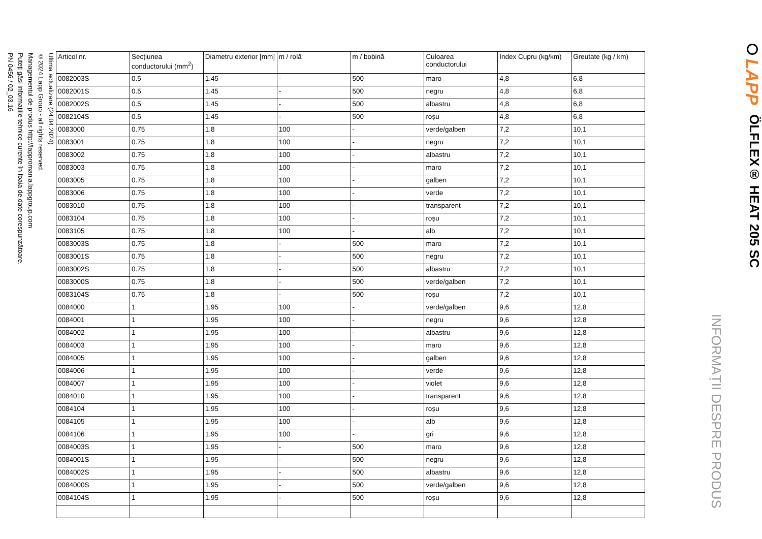LAPP
ÖLFLEX® HEAT 205 SC
INFORMAȚII DESPRE PRODUS
| Articol nr. | Secțiunea conductorului (mm<sup>2</sup>) | Diametru exterior [mm] | m / rolă | m / bobină | Culoarea conductorului | Index Cupru (kg/km) | Greutate (kg / km) |
| --- | --- | --- | --- | --- | --- | --- | --- |
| 0082003S | 0.5 | 1.45 | - | 500 | maro | 4,8 | 6,8 |
| 0082001S | 0.5 | 1.45 | - | 500 | negru | 4,8 | 6,8 |
| 0082002S | 0.5 | 1.45 | - | 500 | albastru | 4,8 | 6,8 |
| 0082104S | 0.5 | 1.45 | - | 500 | roșu | 4,8 | 6,8 |
| 0083000 | 0.75 | 1.8 | 100 | - | verde/galben | 7,2 | 10,1 |
| 0083001 | 0.75 | 1.8 | 100 | - | negru | 7,2 | 10,1 |
| 0083002 | 0.75 | 1.8 | 100 | - | albastru | 7,2 | 10,1 |
| 0083003 | 0.75 | 1.8 | 100 | - | maro | 7,2 | 10,1 |
| 0083005 | 0.75 | 1.8 | 100 | - | galben | 7,2 | 10,1 |
| 0083006 | 0.75 | 1.8 | 100 | - | verde | 7,2 | 10,1 |
| 0083010 | 0.75 | 1.8 | 100 | - | transparent | 7,2 | 10,1 |
| 0083104 | 0.75 | 1.8 | 100 | - | roșu | 7,2 | 10,1 |
| 0083105 | 0.75 | 1.8 | 100 | - | alb | 7,2 | 10,1 |
| 0083003S | 0.75 | 1.8 | - | 500 | maro | 7,2 | 10,1 |
| 0083001S | 0.75 | 1.8 | - | 500 | negru | 7,2 | 10,1 |
| 0083002S | 0.75 | 1.8 | - | 500 | albastru | 7,2 | 10,1 |
| 0083000S | 0.75 | 1.8 | - | 500 | verde/galben | 7,2 | 10,1 |
| 0083104S | 0.75 | 1.8 | - | 500 | roșu | 7,2 | 10,1 |
| 0084000 | 1 | 1.95 | 100 | - | verde/galben | 9,6 | 12,8 |
| 0084001 | 1 | 1.95 | 100 | - | negru | 9,6 | 12,8 |
| 0084002 | 1 | 1.95 | 100 | - | albastru | 9,6 | 12,8 |
| 0084003 | 1 | 1.95 | 100 | - | maro | 9,6 | 12,8 |
| 0084005 | 1 | 1.95 | 100 | - | galben | 9,6 | 12,8 |
| 0084006 | 1 | 1.95 | 100 | - | verde | 9,6 | 12,8 |
| 0084007 | 1 | 1.95 | 100 | - | violet | 9,6 | 12,8 |
| 0084010 | 1 | 1.95 | 100 | - | transparent | 9,6 | 12,8 |
| 0084104 | 1 | 1.95 | 100 | - | roșu | 9,6 | 12,8 |
| 0084105 | 1 | 1.95 | 100 | - | alb | 9,6 | 12,8 |
| 0084106 | 1 | 1.95 | 100 | - | gri | 9,6 | 12,8 |
| 0084003S | 1 | 1.95 | - | 500 | maro | 9,6 | 12,8 |
| 0084001S | 1 | 1.95 | - | 500 | negru | 9,6 | 12,8 |
| 0084002S | 1 | 1.95 | - | 500 | albastru | 9,6 | 12,8 |
| 0084000S | 1 | 1.95 | - | 500 | verde/galben | 9,6 | 12,8 |
| 0084104S | 1 | 1.95 | - | 500 | roșu | 9,6 | 12,8 |
Ultima actualizare (24.04.2024)
©2024 Lapp Group - all rights reserved.
Managementul de produs http://lappromania.lappgroup.com
Puteți găsi informațiile tehnice curente în foaia de date corespunzătoare.
PN 0456 / 02_03.16